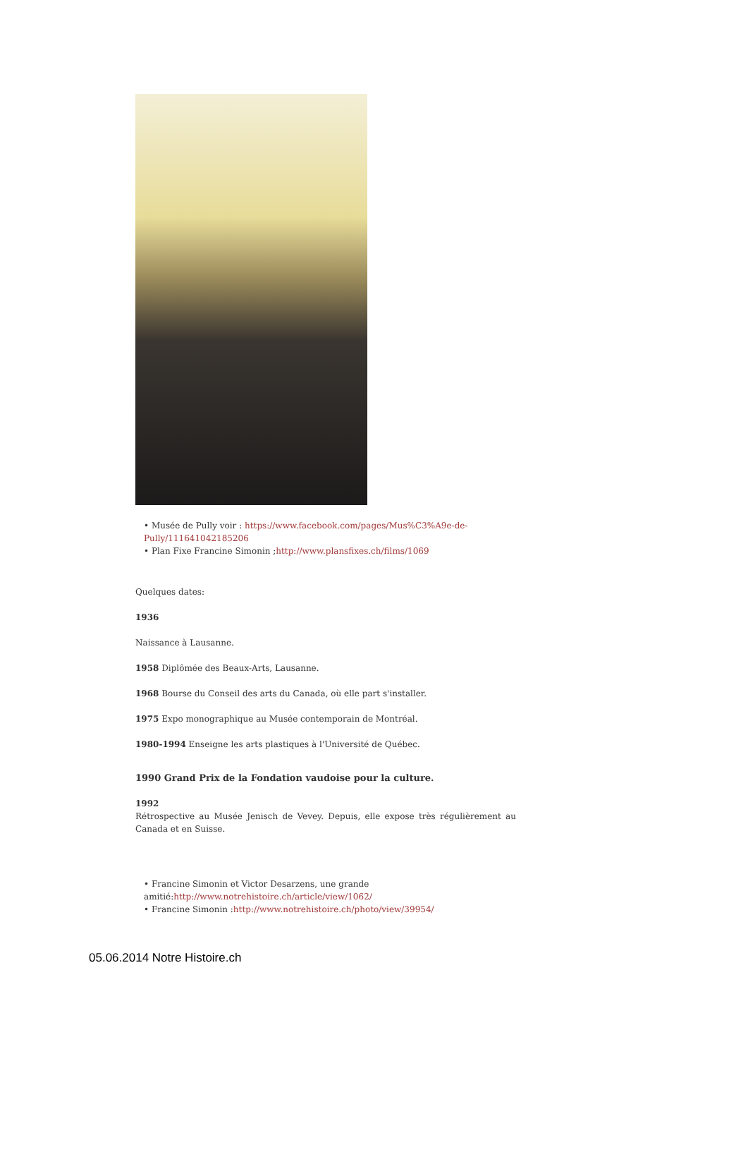• Musée de Pully voir : https://www.facebook.com/pages/Mus%C3%A9e-de-Pully/111641042185206
• Plan Fixe Francine Simonin ;http://www.plansfixes.ch/films/1069
Quelques dates:
1936
Naissance à Lausanne.
1958 Diplômée des Beaux-Arts, Lausanne.
1968 Bourse du Conseil des arts du Canada, où elle part s'installer.
1975 Expo monographique au Musée contemporain de Montréal.
1980-1994 Enseigne les arts plastiques à l'Université de Québec.
1990 Grand Prix de la Fondation vaudoise pour la culture.
1992
Rétrospective au Musée Jenisch de Vevey. Depuis, elle expose très régulièrement au Canada et en Suisse.
• Francine Simonin et Victor Desarzens, une grande amitié:http://www.notrehistoire.ch/article/view/1062/
• Francine Simonin :http://www.notrehistoire.ch/photo/view/39954/
05.06.2014 Notre Histoire.ch